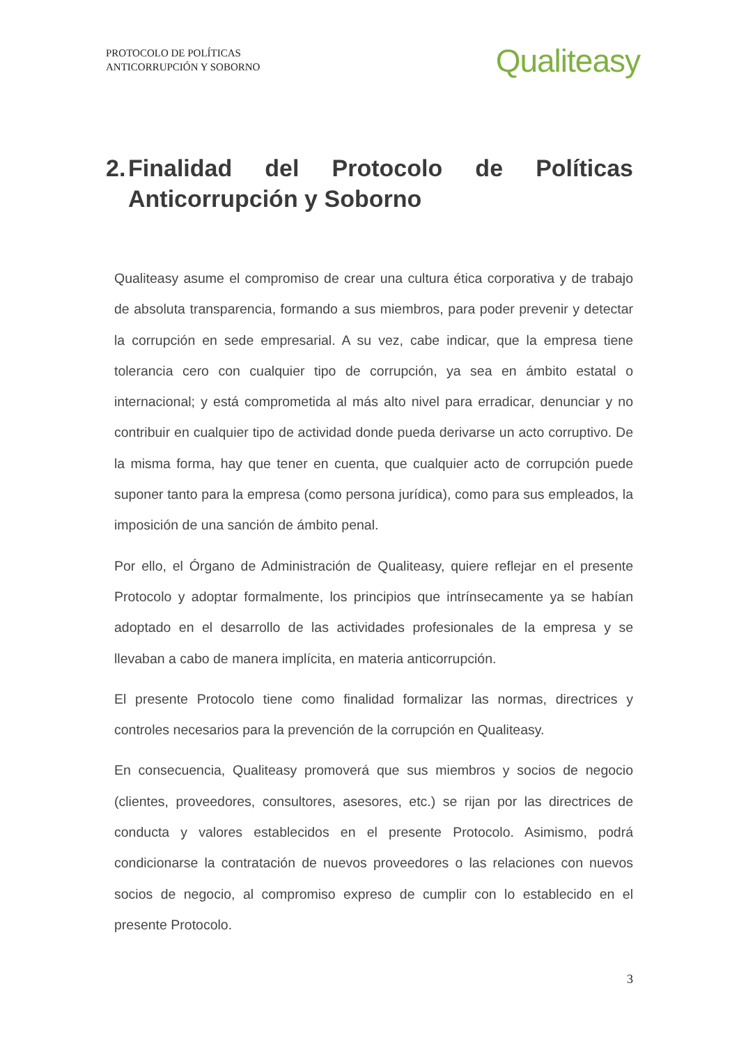PROTOCOLO DE POLÍTICAS
ANTICORRUPCIÓN Y SOBORNO
Qualiteasy
2. Finalidad del Protocolo de Políticas Anticorrupción y Soborno
Qualiteasy asume el compromiso de crear una cultura ética corporativa y de trabajo de absoluta transparencia, formando a sus miembros, para poder prevenir y detectar la corrupción en sede empresarial. A su vez, cabe indicar, que la empresa tiene tolerancia cero con cualquier tipo de corrupción, ya sea en ámbito estatal o internacional; y está comprometida al más alto nivel para erradicar, denunciar y no contribuir en cualquier tipo de actividad donde pueda derivarse un acto corruptivo. De la misma forma, hay que tener en cuenta, que cualquier acto de corrupción puede suponer tanto para la empresa (como persona jurídica), como para sus empleados, la imposición de una sanción de ámbito penal.
Por ello, el Órgano de Administración de Qualiteasy, quiere reflejar en el presente Protocolo y adoptar formalmente, los principios que intrínsecamente ya se habían adoptado en el desarrollo de las actividades profesionales de la empresa y se llevaban a cabo de manera implícita, en materia anticorrupción.
El presente Protocolo tiene como finalidad formalizar las normas, directrices y controles necesarios para la prevención de la corrupción en Qualiteasy.
En consecuencia, Qualiteasy promoverá que sus miembros y socios de negocio (clientes, proveedores, consultores, asesores, etc.) se rijan por las directrices de conducta y valores establecidos en el presente Protocolo. Asimismo, podrá condicionarse la contratación de nuevos proveedores o las relaciones con nuevos socios de negocio, al compromiso expreso de cumplir con lo establecido en el presente Protocolo.
3